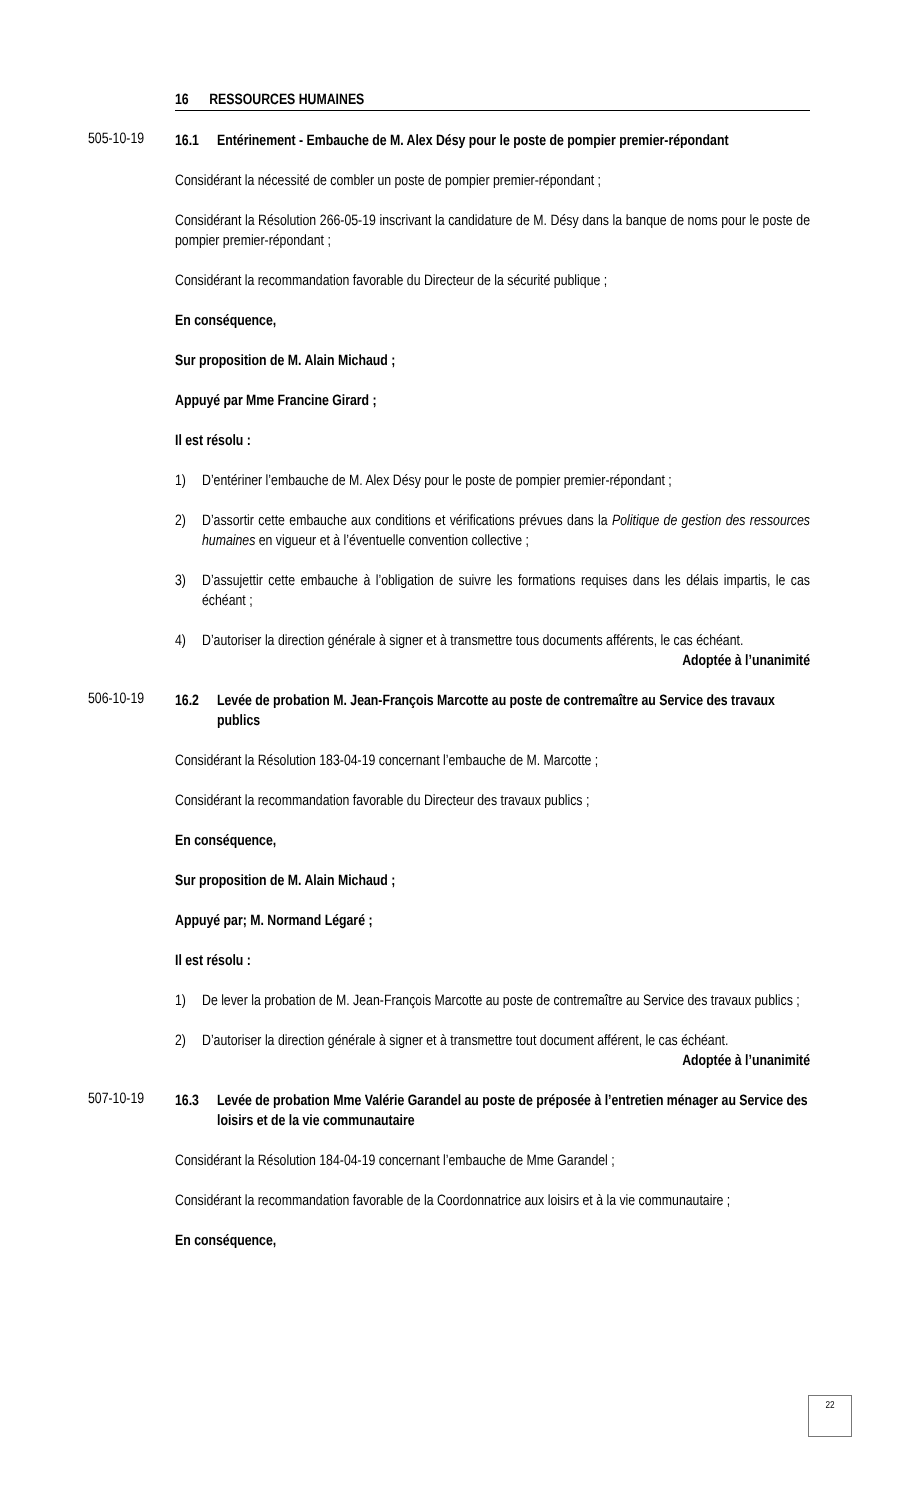16 RESSOURCES HUMAINES
505-10-19
16.1 Entérinement - Embauche de M. Alex Désy pour le poste de pompier premier-répondant
Considérant la nécessité de combler un poste de pompier premier-répondant ;
Considérant la Résolution 266-05-19 inscrivant la candidature de M. Désy dans la banque de noms pour le poste de pompier premier-répondant ;
Considérant la recommandation favorable du Directeur de la sécurité publique ;
En conséquence,
Sur proposition de M. Alain Michaud ;
Appuyé par Mme Francine Girard ;
Il est résolu :
1) D’entériner l’embauche de M. Alex Désy pour le poste de pompier premier-répondant ;
2) D’assortir cette embauche aux conditions et vérifications prévues dans la Politique de gestion des ressources humaines en vigueur et à l’éventuelle convention collective ;
3) D’assujettir cette embauche à l’obligation de suivre les formations requises dans les délais impartis, le cas échéant ;
4) D’autoriser la direction générale à signer et à transmettre tous documents afférents, le cas échéant.
Adoptée à l’unanimité
506-10-19
16.2 Levée de probation M. Jean-François Marcotte au poste de contremaître au Service des travaux publics
Considérant la Résolution 183-04-19 concernant l’embauche de M. Marcotte ;
Considérant la recommandation favorable du Directeur des travaux publics ;
En conséquence,
Sur proposition de M. Alain Michaud ;
Appuyé par; M. Normand Légaré ;
Il est résolu :
1) De lever la probation de M. Jean-François Marcotte au poste de contremaître au Service des travaux publics ;
2) D’autoriser la direction générale à signer et à transmettre tout document afférent, le cas échéant.
Adoptée à l’unanimité
507-10-19
16.3 Levée de probation Mme Valérie Garandel au poste de préposée à l’entretien ménager au Service des loisirs et de la vie communautaire
Considérant la Résolution 184-04-19 concernant l’embauche de Mme Garandel ;
Considérant la recommandation favorable de la Coordonnatrice aux loisirs et à la vie communautaire ;
En conséquence,
22